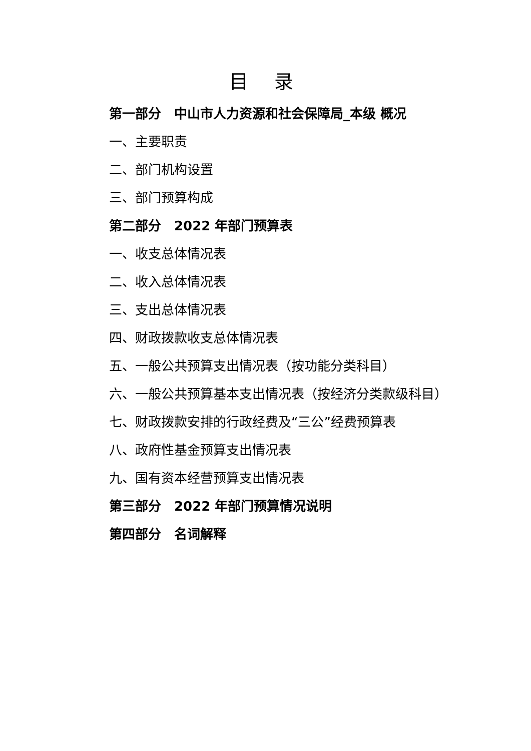目 录
第一部分　中山市人力资源和社会保障局_本级 概况
一、主要职责
二、部门机构设置
三、部门预算构成
第二部分　2022 年部门预算表
一、收支总体情况表
二、收入总体情况表
三、支出总体情况表
四、财政拨款收支总体情况表
五、一般公共预算支出情况表（按功能分类科目）
六、一般公共预算基本支出情况表（按经济分类款级科目）
七、财政拨款安排的行政经费及“三公”经费预算表
八、政府性基金预算支出情况表
九、国有资本经营预算支出情况表
第三部分　2022 年部门预算情况说明
第四部分　名词解释